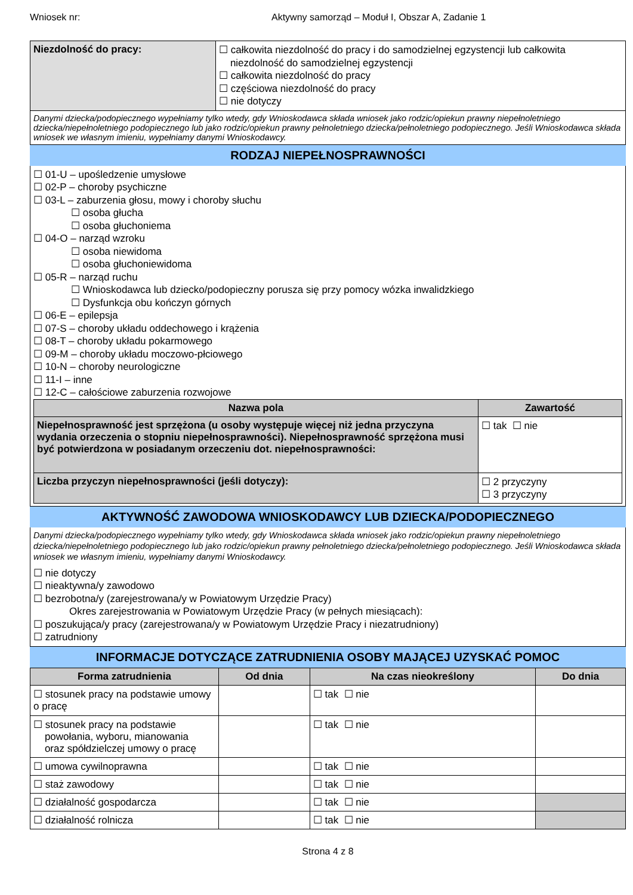Wniosek nr: Aktywny samorząd – Moduł I, Obszar A, Zadanie 1
| Niezdolność do pracy: | ☐ całkowita niezdolność do pracy i do samodzielnej egzystencji lub całkowita niezdolność do samodzielnej egzystencji ☐ całkowita niezdolność do pracy ☐ częściowa niezdolność do pracy ☐ nie dotyczy |
| Danymi dziecka/podopiecznego wypełniamy tylko wtedy, gdy Wnioskodawca składa wniosek jako rodzic/opiekun prawny niepełnoletniego dziecka/niepełnoletniego podopiecznego lub jako rodzic/opiekun prawny pełnoletniego dziecka/pełnoletniego podopiecznego. Jeśli Wnioskodawca składa wniosek we własnym imieniu, wypełniamy danymi Wnioskodawcy. | |
RODZAJ NIEPEŁNOSPRAWNOŚCI
☐ 01-U – upośledzenie umysłowe
☐ 02-P – choroby psychiczne
☐ 03-L – zaburzenia głosu, mowy i choroby słuchu
☐ osoba głucha
☐ osoba głuchoniema
☐ 04-O – narząd wzroku
☐ osoba niewidoma
☐ osoba głuchoniewidoma
☐ 05-R – narząd ruchu
☐ Wnioskodawca lub dziecko/podopieczny porusza się przy pomocy wózka inwalidzkiego
☐ Dysfunkcja obu kończyn górnych
☐ 06-E – epilepsja
☐ 07-S – choroby układu oddechowego i krążenia
☐ 08-T – choroby układu pokarmowego
☐ 09-M – choroby układu moczowo-płciowego
☐ 10-N – choroby neurologiczne
☐ 11-I – inne
☐ 12-C – całościowe zaburzenia rozwojowe
| Nazwa pola | Zawartość |
| --- | --- |
| Niepełnosprawność jest sprzężona (u osoby występuje więcej niż jedna przyczyna wydania orzeczenia o stopniu niepełnosprawności). Niepełnosprawność sprzężona musi być potwierdzona w posiadanym orzeczeniu dot. niepełnosprawności: | ☐ tak ☐ nie |
| Liczba przyczyn niepełnosprawności (jeśli dotyczy): | ☐ 2 przyczyny ☐ 3 przyczyny |
AKTYWNOŚĆ ZAWODOWA WNIOSKODAWCY LUB DZIECKA/PODOPIECZNEGO
Danymi dziecka/podopiecznego wypełniamy tylko wtedy, gdy Wnioskodawca składa wniosek jako rodzic/opiekun prawny niepełnoletniego dziecka/niepełnoletniego podopiecznego lub jako rodzic/opiekun prawny pełnoletniego dziecka/pełnoletniego podopiecznego. Jeśli Wnioskodawca składa wniosek we własnym imieniu, wypełniamy danymi Wnioskodawcy.
☐ nie dotyczy
☐ nieaktywna/y zawodowo
☐ bezrobotna/y (zarejestrowana/y w Powiatowym Urzędzie Pracy)
Okres zarejestrowania w Powiatowym Urzędzie Pracy (w pełnych miesiącach):
☐ poszukująca/y pracy (zarejestrowana/y w Powiatowym Urzędzie Pracy i niezatrudniony)
☐ zatrudniony
INFORMACJE DOTYCZĄCE ZATRUDNIENIA OSOBY MAJĄCEJ UZYSKAĆ POMOC
| Forma zatrudnienia | Od dnia | Na czas nieokreślony | Do dnia |
| --- | --- | --- | --- |
| ☐ stosunek pracy na podstawie umowy o pracę | | ☐ tak ☐ nie | |
| ☐ stosunek pracy na podstawie powołania, wyboru, mianowania oraz spółdzielczej umowy o pracę | | ☐ tak ☐ nie | |
| ☐ umowa cywilnoprawna | | ☐ tak ☐ nie | |
| ☐ staż zawodowy | | ☐ tak ☐ nie | |
| ☐ działalność gospodarcza | | ☐ tak ☐ nie | |
| ☐ działalność rolnicza | | ☐ tak ☐ nie | |
Strona 4 z 8